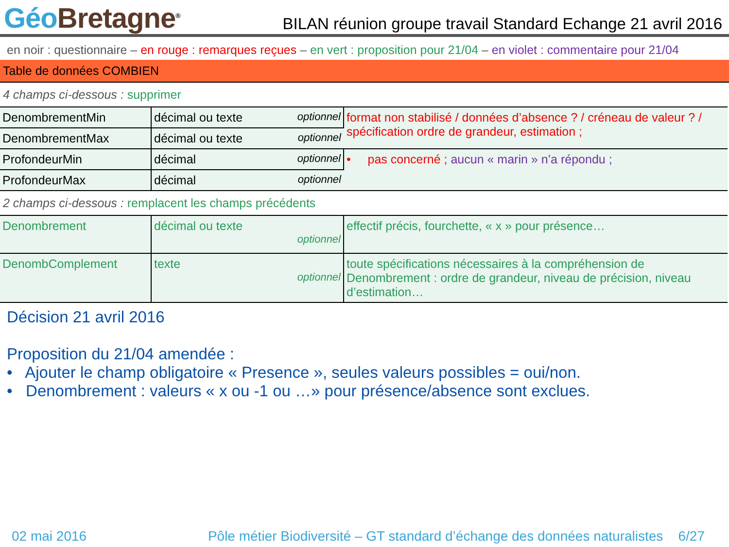Géo Bretagne<sup>®</sup>
BILAN réunion groupe travail Standard Echange 21 avril 2016
en noir : questionnaire – en rouge : remarques reçues – en vert : proposition pour 21/04 – en violet : commentaire pour 21/04
Table de données COMBIEN
4 champs ci-dessous : supprimer
| DenombrementMin | décimal ou texte optionnel | format non stabilisé / données d’absence ? / créneau de valeur ? / spécification ordre de grandeur, estimation ; |
| DenombrementMax | décimal ou texte optionnel | |
| ProfondeurMin | décimal optionnel | • pas concerné ; aucun « marin » n’a répondu ; |
| ProfondeurMax | décimal optionnel | |
2 champs ci-dessous : remplacent les champs précédents
| Denombrement | décimal ou texte optionnel | effectif précis, fourchette, « x » pour présence… |
| DenombComplement | texte optionnel | toute spécifications nécessaires à la compréhension de Denombrement : ordre de grandeur, niveau de précision, niveau d’estimation… |
Décision 21 avril 2016
Proposition du 21/04 amendée :
• Ajouter le champ obligatoire « Presence », seules valeurs possibles = oui/non.
• Denombrement : valeurs « x ou -1 ou …» pour présence/absence sont exclues.
02 mai 2016 Pôle métier Biodiversité – GT standard d’échange des données naturalistes 6/27